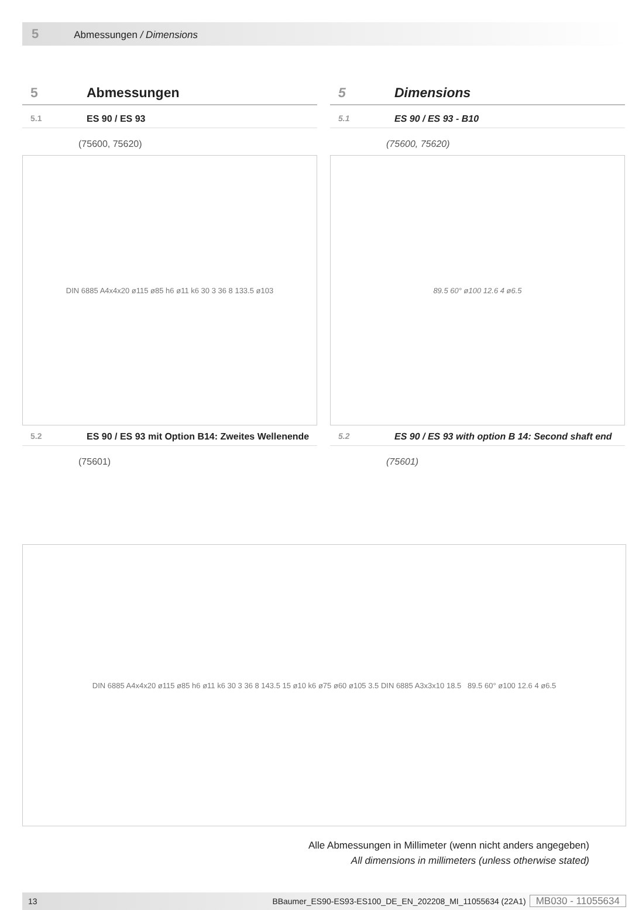5 Abmessungen / Dimensions
5 Abmessungen
5.1 ES 90 / ES 93
(75600, 75620)
DIN 6885 A4x4x20 ø115 ø85 h6 ø11 k6 30 3 36 8 133.5 ø103
5.2 ES 90 / ES 93 mit Option B14: Zweites Wellenende
(75601)
5 Dimensions
5.1 ES 90 / ES 93 - B10
(75600, 75620)
89.5 60° ø100 12.6 4 ø6.5
5.2 ES 90 / ES 93 with option B 14: Second shaft end
(75601)
DIN 6885 A4x4x20 ø115 ø85 h6 ø11 k6 30 3 36 8 143.5 15 ø10 k6 ø75 ø60 ø105 3.5 DIN 6885 A3x3x10 18.5 89.5 60° ø100 12.6 4 ø6.5
Alle Abmessungen in Millimeter (wenn nicht anders angegeben)
All dimensions in millimeters (unless otherwise stated)
13 BBaumer_ES90-ES93-ES100_DE_EN_202208_MI_11055634 (22A1) MB030 - 11055634